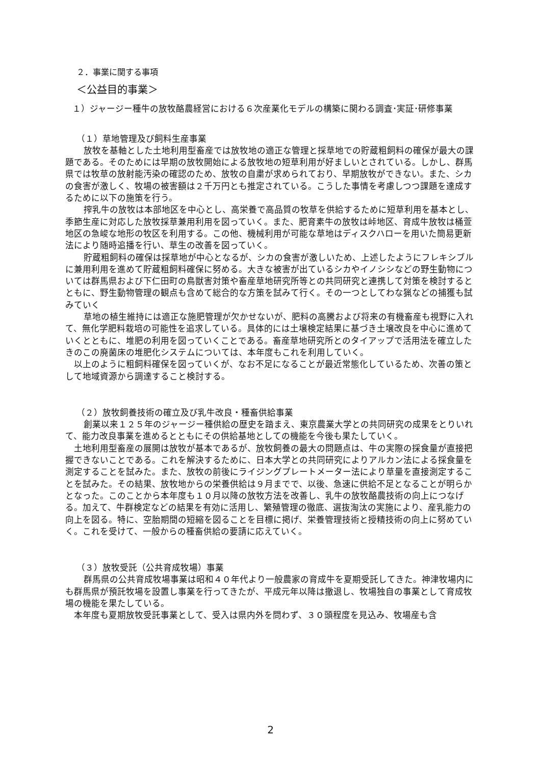２．事業に関する事項
＜公益目的事業＞
１）ジャージー種牛の放牧酪農経営における６次産業化モデルの構築に関わる調査･実証･研修事業
（１）草地管理及び飼料生産事業
放牧を基軸とした土地利用型畜産では放牧地の適正な管理と採草地での貯蔵粗飼料の確保が最大の課題である。そのためには早期の放牧開始による放牧地の短草利用が好ましいとされている。しかし、群馬県では牧草の放射能汚染の確認のため、放牧の自粛が求められており、早期放牧ができない。また、シカの食害が激しく、牧場の被害額は２千万円とも推定されている。こうした事情を考慮しつつ課題を達成するために以下の施策を行う。
搾乳牛の放牧は本部地区を中心とし、高栄養で高品質の牧草を供給するために短草利用を基本とし、季節生産に対応した放牧採草兼用利用を図っていく。また、肥育素牛の放牧は峠地区、育成牛放牧は桶萱地区の急峻な地形の牧区を利用する。この他、機械利用が可能な草地はディスクハローを用いた簡易更新法により随時追播を行い、草生の改善を図っていく。
貯蔵粗飼料の確保は採草地が中心となるが、シカの食害が激しいため、上述したようにフレキシブルに兼用利用を進めて貯蔵粗飼料確保に努める。大きな被害が出ているシカやイノシシなどの野生動物については群馬県および下仁田町の鳥獣害対策や畜産草地研究所等との共同研究と連携して対策を検討するとともに、野生動物管理の観点も含めて総合的な方策を試みて行く。その一つとしてわな猟などの捕獲も試みていく
草地の植生維持には適正な施肥管理が欠かせないが、肥料の高騰および将来の有機畜産も視野に入れて、無化学肥料栽培の可能性を追求している。具体的には土壌検定結果に基づき土壌改良を中心に進めていくとともに、堆肥の利用を図っていくことである。畜産草地研究所とのタイアップで活用法を確立したきのこの廃菌床の堆肥化システムについては、本年度もこれを利用していく。
以上のように粗飼料確保を図っていくが、なお不足になることが最近常態化しているため、次善の策として地域資源から調達すること検討する。
（２）放牧飼養技術の確立及び乳牛改良・種畜供給事業
創業以来１２５年のジャージー種供給の歴史を踏まえ、東京農業大学との共同研究の成果をとりいれて、能力改良事業を進めるとともにその供給基地としての機能を今後も果たしていく。
土地利用型畜産の展開は放牧が基本であるが、放牧飼養の最大の問題点は、牛の実際の採食量が直接把握できないことである。これを解決するために、日本大学との共同研究によりアルカン法による採食量を測定することを試みた。また、放牧の前後にライジングプレートメーター法により草量を直接測定することを試みた。その結果、放牧地からの栄養供給は９月までで、以後、急速に供給不足となることが明らかとなった。このことから本年度も１０月以降の放牧方法を改善し、乳牛の放牧酪農技術の向上につなげる。加えて、牛群検定などの結果を有効に活用し、繁殖管理の徹底、選抜淘汰の実施により、産乳能力の向上を図る。特に、空胎期間の短縮を図ることを目標に掲げ、栄養管理技術と授精技術の向上に努めていく。これを受けて、一般からの種畜供給の要請に応えていく。
（３）放牧受託（公共育成牧場）事業
群馬県の公共育成牧場事業は昭和４０年代より一般農家の育成牛を夏期受託してきた。神津牧場内にも群馬県が預託牧場を設置し事業を行ってきたが、平成元年以降は撤退し、牧場独自の事業として育成牧場の機能を果たしている。
本年度も夏期放牧受託事業として、受入は県内外を問わず、３０頭程度を見込み、牧場産も含
2